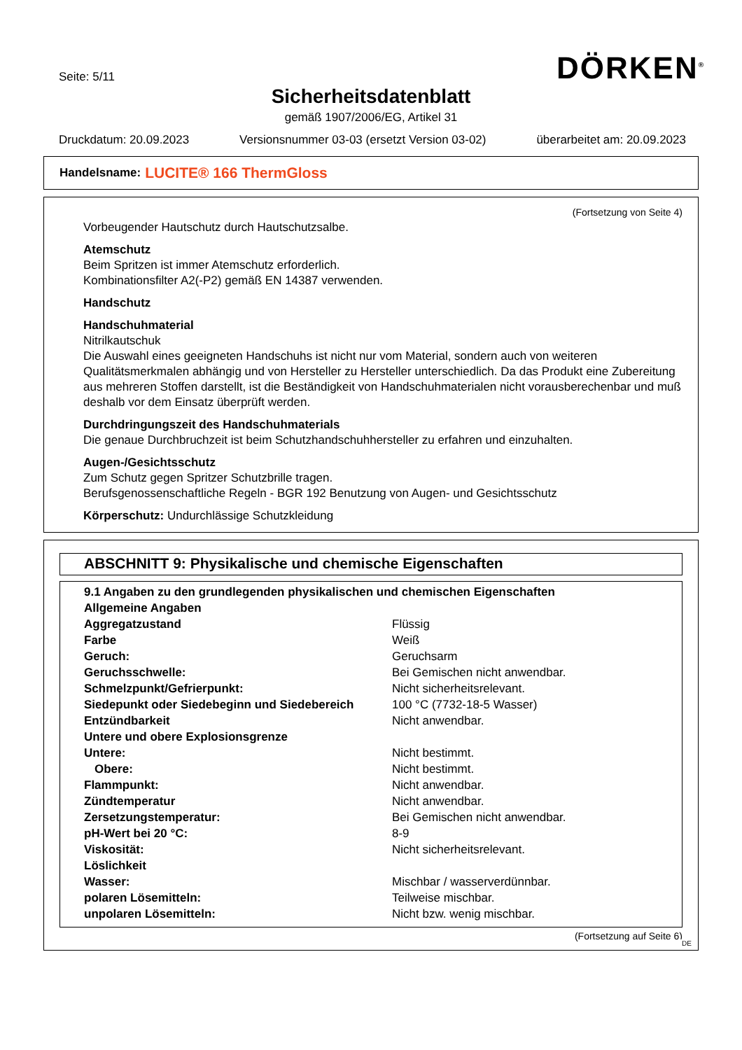Seite: 5/11 DÖRKEN<sup>®</sup>
Sicherheitsdatenblatt
gemäß 1907/2006/EG, Artikel 31
Druckdatum: 20.09.2023 Versionsnummer 03-03 (ersetzt Version 03-02) überarbeitet am: 20.09.2023
Handelsname: LUCITE® 166 ThermGloss
(Fortsetzung von Seite 4)
Vorbeugender Hautschutz durch Hautschutzsalbe.
Atemschutz
Beim Spritzen ist immer Atemschutz erforderlich.
Kombinationsfilter A2(-P2) gemäß EN 14387 verwenden.
Handschutz
Handschuhmaterial
Nitrilkautschuk
Die Auswahl eines geeigneten Handschuhs ist nicht nur vom Material, sondern auch von weiteren Qualitätsmerkmalen abhängig und von Hersteller zu Hersteller unterschiedlich. Da das Produkt eine Zubereitung aus mehreren Stoffen darstellt, ist die Beständigkeit von Handschuhmaterialen nicht vorausberechenbar und muß deshalb vor dem Einsatz überprüft werden.
Durchdringungszeit des Handschuhmaterials
Die genaue Durchbruchzeit ist beim Schutzhandschuhhersteller zu erfahren und einzuhalten.
Augen-/Gesichtsschutz
Zum Schutz gegen Spritzer Schutzbrille tragen.
Berufsgenossenschaftliche Regeln - BGR 192 Benutzung von Augen- und Gesichtsschutz
Körperschutz: Undurchlässige Schutzkleidung
ABSCHNITT 9: Physikalische und chemische Eigenschaften
| 9.1 Angaben zu den grundlegenden physikalischen und chemischen Eigenschaften | |
| Allgemeine Angaben | |
| Aggregatzustand | Flüssig |
| Farbe | Weiß |
| Geruch: | Geruchsarm |
| Geruchsschwelle: | Bei Gemischen nicht anwendbar. |
| Schmelzpunkt/Gefrierpunkt: | Nicht sicherheitsrelevant. |
| Siedepunkt oder Siedebeginn und Siedebereich | 100 °C (7732-18-5 Wasser) |
| Entzündbarkeit | Nicht anwendbar. |
| Untere und obere Explosionsgrenze | |
| Untere: | Nicht bestimmt. |
| Obere: | Nicht bestimmt. |
| Flammpunkt: | Nicht anwendbar. |
| Zündtemperatur | Nicht anwendbar. |
| Zersetzungstemperatur: | Bei Gemischen nicht anwendbar. |
| pH-Wert bei 20 °C: | 8-9 |
| Viskosität: | Nicht sicherheitsrelevant. |
| Löslichkeit | |
| Wasser: | Mischbar / wasserverdünnbar. |
| polaren Lösemitteln: | Teilweise mischbar. |
| unpolaren Lösemitteln: | Nicht bzw. wenig mischbar. |
(Fortsetzung auf Seite 6)
DE